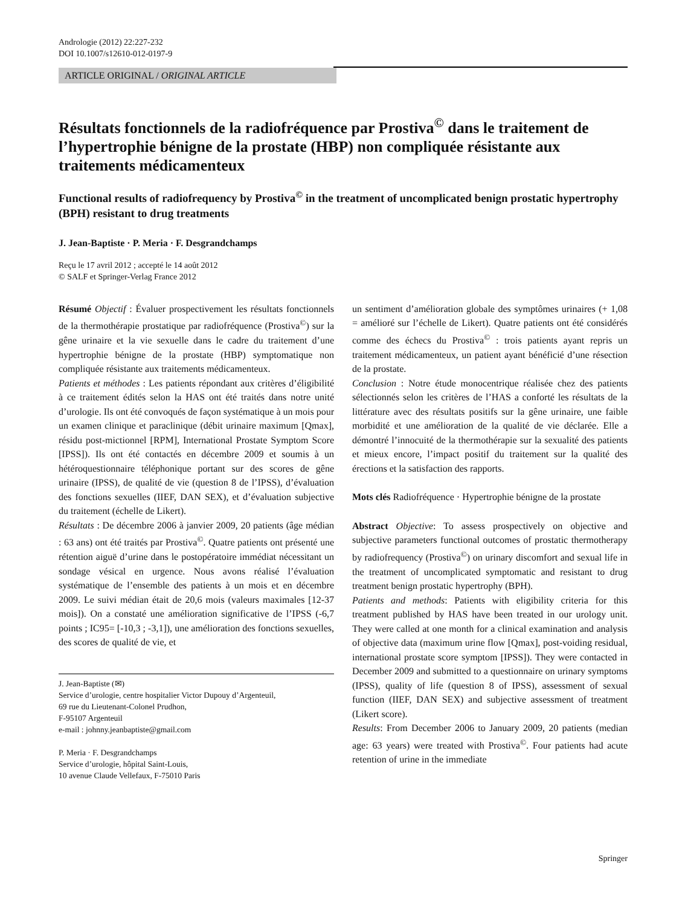Andrologie (2012) 22:227-232
DOI 10.1007/s12610-012-0197-9
ARTICLE ORIGINAL / ORIGINAL ARTICLE
Résultats fonctionnels de la radiofréquence par Prostiva<sup>©</sup> dans le traitement de l’hypertrophie bénigne de la prostate (HBP) non compliquée résistante aux traitements médicamenteux
Functional results of radiofrequency by Prostiva<sup>©</sup> in the treatment of uncomplicated benign prostatic hypertrophy (BPH) resistant to drug treatments
J. Jean-Baptiste · P. Meria · F. Desgrandchamps
Reçu le 17 avril 2012 ; accepté le 14 août 2012
© SALF et Springer-Verlag France 2012
Résumé Objectif : Évaluer prospectivement les résultats fonctionnels de la thermothérapie prostatique par radiofréquence (Prostiva<sup>©</sup>) sur la gêne urinaire et la vie sexuelle dans le cadre du traitement d’une hypertrophie bénigne de la prostate (HBP) symptomatique non compliquée résistante aux traitements médicamenteux.
Patients et méthodes : Les patients répondant aux critères d’éligibilité à ce traitement édités selon la HAS ont été traités dans notre unité d’urologie. Ils ont été convoqués de façon systématique à un mois pour un examen clinique et paraclinique (débit urinaire maximum [Qmax], résidu post-mictionnel [RPM], International Prostate Symptom Score [IPSS]). Ils ont été contactés en décembre 2009 et soumis à un hétéroquestionnaire téléphonique portant sur des scores de gêne urinaire (IPSS), de qualité de vie (question 8 de l’IPSS), d’évaluation des fonctions sexuelles (IIEF, DAN SEX), et d’évaluation subjective du traitement (échelle de Likert).
Résultats : De décembre 2006 à janvier 2009, 20 patients (âge médian : 63 ans) ont été traités par Prostiva<sup>©</sup>. Quatre patients ont présenté une rétention aiguë d’urine dans le postopératoire immédiat nécessitant un sondage vésical en urgence. Nous avons réalisé l’évaluation systématique de l’ensemble des patients à un mois et en décembre 2009. Le suivi médian était de 20,6 mois (valeurs maximales [12-37 mois]). On a constaté une amélioration significative de l’IPSS (-6,7 points ; IC95= [-10,3 ; -3,1]), une amélioration des fonctions sexuelles, des scores de qualité de vie, et
J. Jean-Baptiste (✉)
Service d’urologie, centre hospitalier Victor Dupouy d’Argenteuil,
69 rue du Lieutenant-Colonel Prudhon,
F-95107 Argenteuil
e-mail : johnny.jeanbaptiste@gmail.com
P. Meria · F. Desgrandchamps
Service d’urologie, hôpital Saint-Louis,
10 avenue Claude Vellefaux, F-75010 Paris
un sentiment d’amélioration globale des symptômes urinaires (+ 1,08 = amélioré sur l’échelle de Likert). Quatre patients ont été considérés comme des échecs du Prostiva<sup>©</sup> : trois patients ayant repris un traitement médicamenteux, un patient ayant bénéficié d’une résection de la prostate.
Conclusion : Notre étude monocentrique réalisée chez des patients sélectionnés selon les critères de l’HAS a conforté les résultats de la littérature avec des résultats positifs sur la gêne urinaire, une faible morbidité et une amélioration de la qualité de vie déclarée. Elle a démontré l’innocuité de la thermothérapie sur la sexualité des patients et mieux encore, l’impact positif du traitement sur la qualité des érections et la satisfaction des rapports.
Mots clés Radiofréquence · Hypertrophie bénigne de la prostate
Abstract Objective: To assess prospectively on objective and subjective parameters functional outcomes of prostatic thermotherapy by radiofrequency (Prostiva<sup>©</sup>) on urinary discomfort and sexual life in the treatment of uncomplicated symptomatic and resistant to drug treatment benign prostatic hypertrophy (BPH).
Patients and methods: Patients with eligibility criteria for this treatment published by HAS have been treated in our urology unit. They were called at one month for a clinical examination and analysis of objective data (maximum urine flow [Qmax], post-voiding residual, international prostate score symptom [IPSS]). They were contacted in December 2009 and submitted to a questionnaire on urinary symptoms (IPSS), quality of life (question 8 of IPSS), assessment of sexual function (IIEF, DAN SEX) and subjective assessment of treatment (Likert score).
Results: From December 2006 to January 2009, 20 patients (median age: 63 years) were treated with Prostiva<sup>©</sup>. Four patients had acute retention of urine in the immediate
Springer